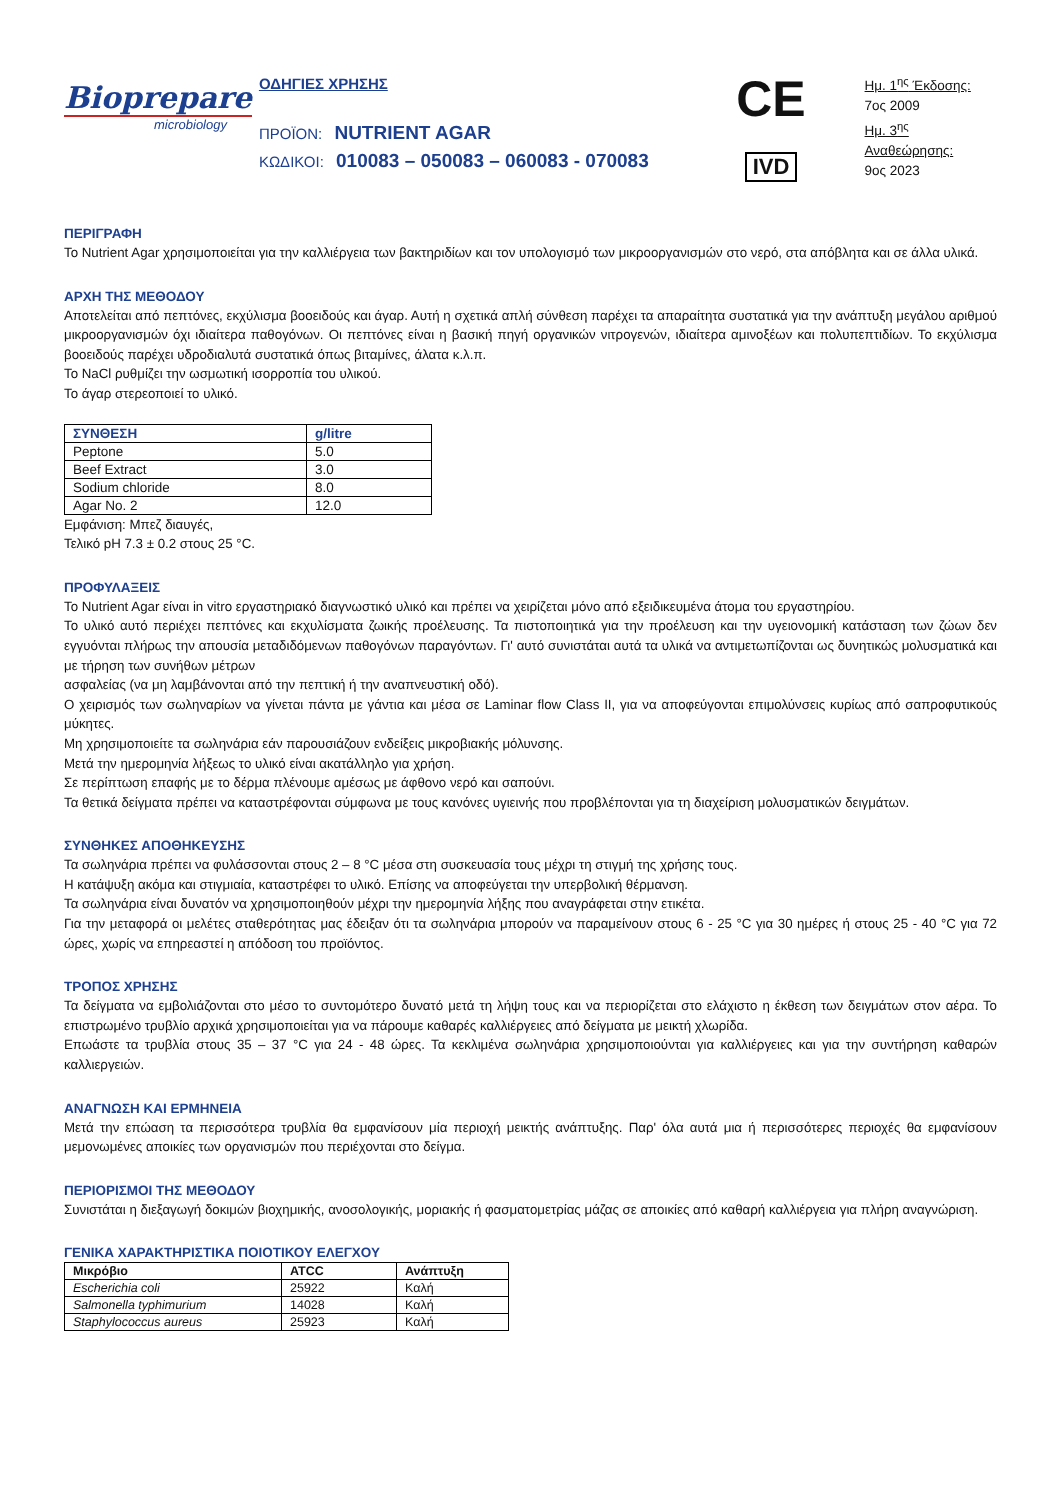Biopreparе
microbiology
ΟΔΗΓΙΕΣ ΧΡΗΣΗΣ
ΠΡΟΪΟΝ: NUTRIENT AGAR
ΚΩΔΙΚΟΙ: 010083 – 050083 – 060083 - 070083
CE
IVD
Ημ. 1<sup>ης</sup> Έκδοσης:
7ος 2009
Ημ. 3<sup>ης</sup> Αναθεώρησης:
9ος 2023
ΠΕΡΙΓΡΑΦΗ
Το Nutrient Agar χρησιμοποιείται για την καλλιέργεια των βακτηριδίων και τον υπολογισμό των μικροοργανισμών στο νερό, στα απόβλητα και σε άλλα υλικά.
ΑΡΧΗ ΤΗΣ ΜΕΘΟΔΟΥ
Αποτελείται από πεπτόνες, εκχύλισμα βοοειδούς και άγαρ. Αυτή η σχετικά απλή σύνθεση παρέχει τα απαραίτητα συστατικά για την ανάπτυξη μεγάλου αριθμού μικροοργανισμών όχι ιδιαίτερα παθογόνων. Οι πεπτόνες είναι η βασική πηγή οργανικών νιτρογενών, ιδιαίτερα αμινοξέων και πολυπεπτιδίων. Το εκχύλισμα βοοειδούς παρέχει υδροδιαλυτά συστατικά όπως βιταμίνες, άλατα κ.λ.π.
Το NaCl ρυθμίζει την ωσμωτική ισορροπία του υλικού.
Το άγαρ στερεοποιεί το υλικό.
| ΣΥΝΘΕΣΗ | g/litre |
| --- | --- |
| Peptone | 5.0 |
| Beef Extract | 3.0 |
| Sodium chloride | 8.0 |
| Agar No. 2 | 12.0 |
Εμφάνιση: Μπεζ διαυγές,
Τελικό pH 7.3 ± 0.2 στους 25 °C.
ΠΡΟΦΥΛΑΞΕΙΣ
Το Nutrient Agar είναι in vitro εργαστηριακό διαγνωστικό υλικό και πρέπει να χειρίζεται μόνο από εξειδικευμένα άτομα του εργαστηρίου.
Το υλικό αυτό περιέχει πεπτόνες και εκχυλίσματα ζωικής προέλευσης. Τα πιστοποιητικά για την προέλευση και την υγειονομική κατάσταση των ζώων δεν εγγυόνται πλήρως την απουσία μεταδιδόμενων παθογόνων παραγόντων. Γι' αυτό συνιστάται αυτά τα υλικά να αντιμετωπίζονται ως δυνητικώς μολυσματικά και με τήρηση των συνήθων μέτρων
ασφαλείας (να μη λαμβάνονται από την πεπτική ή την αναπνευστική οδό).
Ο χειρισμός των σωληναρίων να γίνεται πάντα με γάντια και μέσα σε Laminar flow Class II, για να αποφεύγονται επιμολύνσεις κυρίως από σαπροφυτικούς μύκητες.
Μη χρησιμοποιείτε τα σωληνάρια εάν παρουσιάζουν ενδείξεις μικροβιακής μόλυνσης.
Μετά την ημερομηνία λήξεως το υλικό είναι ακατάλληλο για χρήση.
Σε περίπτωση επαφής με το δέρμα πλένουμε αμέσως με άφθονο νερό και σαπούνι.
Τα θετικά δείγματα πρέπει να καταστρέφονται σύμφωνα με τους κανόνες υγιεινής που προβλέπονται για τη διαχείριση μολυσματικών δειγμάτων.
ΣΥΝΘΗΚΕΣ ΑΠΟΘΗΚΕΥΣΗΣ
Τα σωληνάρια πρέπει να φυλάσσονται στους 2 – 8 °C μέσα στη συσκευασία τους μέχρι τη στιγμή της χρήσης τους.
Η κατάψυξη ακόμα και στιγμιαία, καταστρέφει το υλικό. Επίσης να αποφεύγεται την υπερβολική θέρμανση.
Τα σωληνάρια είναι δυνατόν να χρησιμοποιηθούν μέχρι την ημερομηνία λήξης που αναγράφεται στην ετικέτα.
Για την μεταφορά οι μελέτες σταθερότητας μας έδειξαν ότι τα σωληνάρια μπορούν να παραμείνουν στους 6 - 25 °C για 30 ημέρες ή στους 25 - 40 °C για 72 ώρες, χωρίς να επηρεαστεί η απόδοση του προϊόντος.
ΤΡΟΠΟΣ ΧΡΗΣΗΣ
Τα δείγματα να εμβολιάζονται στο μέσο το συντομότερο δυνατό μετά τη λήψη τους και να περιορίζεται στο ελάχιστο η έκθεση των δειγμάτων στον αέρα. Το επιστρωμένο τρυβλίο αρχικά χρησιμοποιείται για να πάρουμε καθαρές καλλιέργειες από δείγματα με μεικτή χλωρίδα.
Επωάστε τα τρυβλία στους 35 – 37 °C για 24 - 48 ώρες. Τα κεκλιμένα σωληνάρια χρησιμοποιούνται για καλλιέργειες και για την συντήρηση καθαρών καλλιεργειών.
ΑΝΑΓΝΩΣΗ ΚΑΙ ΕΡΜΗΝΕΙΑ
Μετά την επώαση τα περισσότερα τρυβλία θα εμφανίσουν μία περιοχή μεικτής ανάπτυξης. Παρ' όλα αυτά μια ή περισσότερες περιοχές θα εμφανίσουν μεμονωμένες αποικίες των οργανισμών που περιέχονται στο δείγμα.
ΠΕΡΙΟΡΙΣΜΟΙ ΤΗΣ ΜΕΘΟΔΟΥ
Συνιστάται η διεξαγωγή δοκιμών βιοχημικής, ανοσολογικής, μοριακής ή φασματομετρίας μάζας σε αποικίες από καθαρή καλλιέργεια για πλήρη αναγνώριση.
ΓΕΝΙΚΑ ΧΑΡΑΚΤΗΡΙΣΤΙΚΑ ΠΟΙΟΤΙΚΟΥ ΕΛΕΓΧΟΥ
| Μικρόβιο | ATCC | Ανάπτυξη |
| --- | --- | --- |
| Escherichia coli | 25922 | Καλή |
| Salmonella typhimurium | 14028 | Καλή |
| Staphylococcus aureus | 25923 | Καλή |